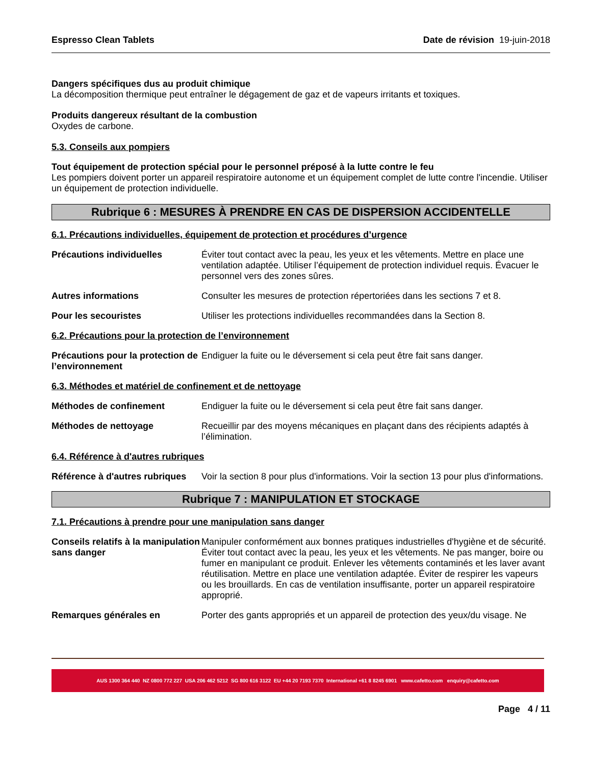Espresso Clean Tablets Date de révision 19-juin-2018
Dangers spécifiques dus au produit chimique
La décomposition thermique peut entraîner le dégagement de gaz et de vapeurs irritants et toxiques.
Produits dangereux résultant de la combustion
Oxydes de carbone.
5.3. Conseils aux pompiers
Tout équipement de protection spécial pour le personnel préposé à la lutte contre le feu
Les pompiers doivent porter un appareil respiratoire autonome et un équipement complet de lutte contre l'incendie. Utiliser un équipement de protection individuelle.
Rubrique 6 : MESURES À PRENDRE EN CAS DE DISPERSION ACCIDENTELLE
6.1. Précautions individuelles, équipement de protection et procédures d’urgence
Précautions individuelles Éviter tout contact avec la peau, les yeux et les vêtements. Mettre en place une ventilation adaptée. Utiliser l’équipement de protection individuel requis. Évacuer le personnel vers des zones sûres.
Autres informations Consulter les mesures de protection répertoriées dans les sections 7 et 8.
Pour les secouristes Utiliser les protections individuelles recommandées dans la Section 8.
6.2. Précautions pour la protection de l’environnement
Précautions pour la protection de l’environnement
Endiguer la fuite ou le déversement si cela peut être fait sans danger.
6.3. Méthodes et matériel de confinement et de nettoyage
Méthodes de confinement Endiguer la fuite ou le déversement si cela peut être fait sans danger.
Méthodes de nettoyage Recueillir par des moyens mécaniques en plaçant dans des récipients adaptés à l’élimination.
6.4. Référence à d'autres rubriques
Référence à d'autres rubriques
Voir la section 8 pour plus d'informations. Voir la section 13 pour plus d'informations.
Rubrique 7 : MANIPULATION ET STOCKAGE
7.1. Précautions à prendre pour une manipulation sans danger
Conseils relatifs à la manipulation sans danger
Manipuler conformément aux bonnes pratiques industrielles d'hygiène et de sécurité. Éviter tout contact avec la peau, les yeux et les vêtements. Ne pas manger, boire ou fumer en manipulant ce produit. Enlever les vêtements contaminés et les laver avant réutilisation. Mettre en place une ventilation adaptée. Éviter de respirer les vapeurs ou les brouillards. En cas de ventilation insuffisante, porter un appareil respiratoire approprié.
Remarques générales en Porter des gants appropriés et un appareil de protection des yeux/du visage. Ne
AUS 1300 364 440 NZ 0800 772 227 USA 206 462 5212 SG 800 616 3122 EU +44 20 7193 7370 International +61 8 8245 6901 www.cafetto.com enquiry@cafetto.com
Page 4 / 11